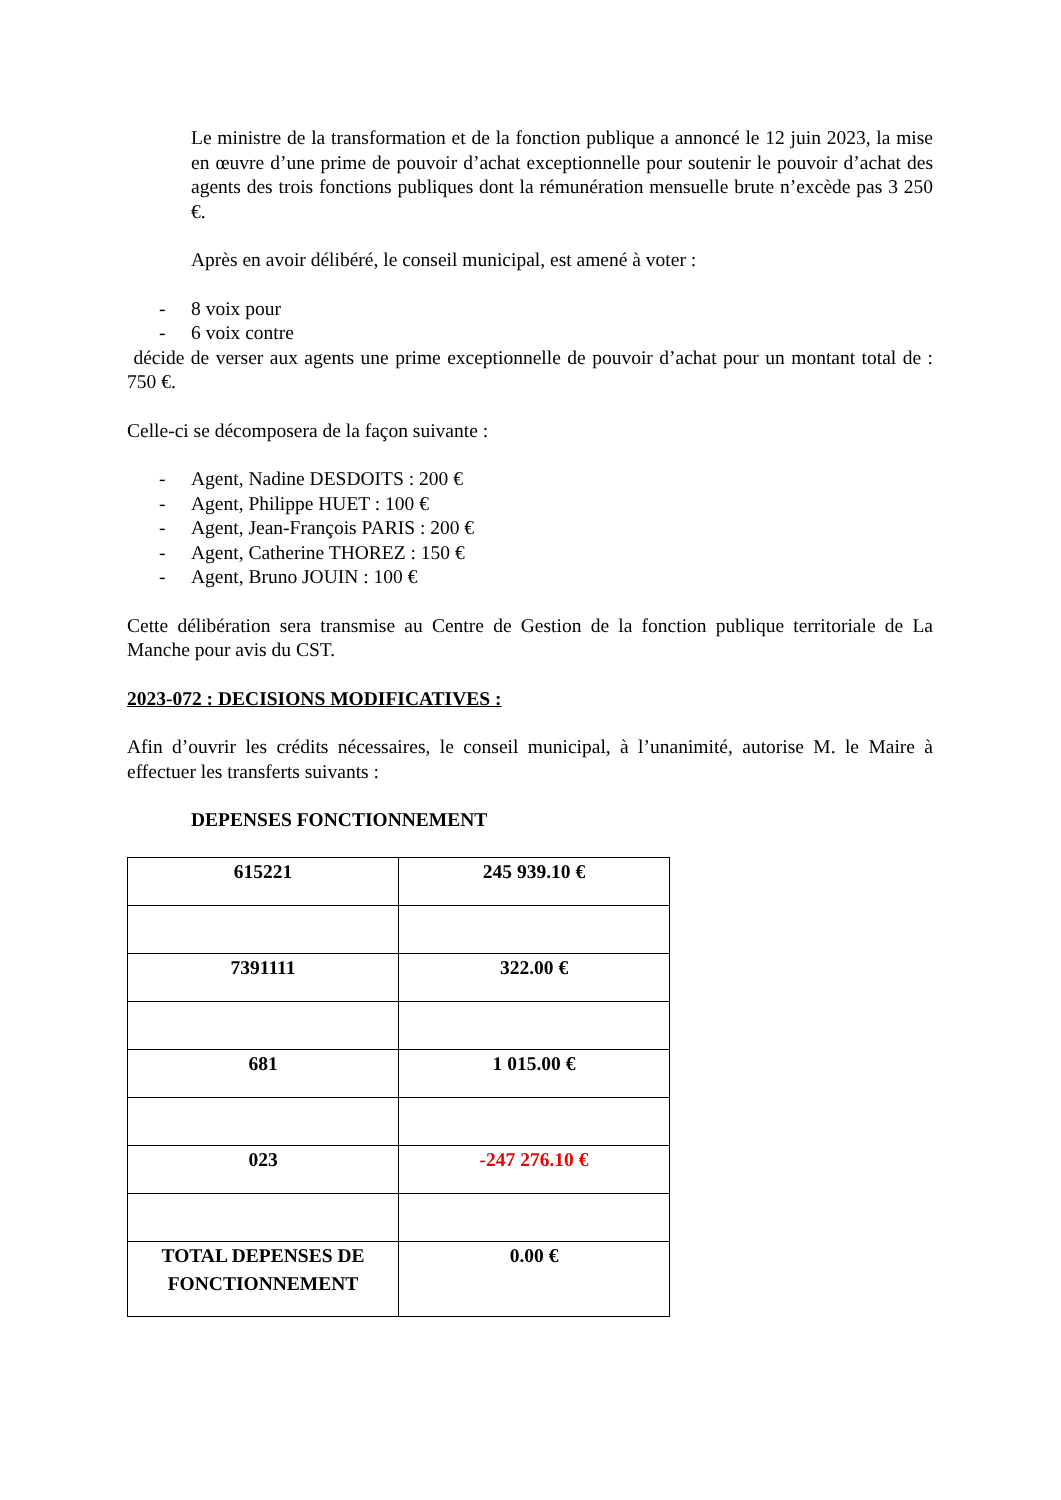Le ministre de la transformation et de la fonction publique a annoncé le 12 juin 2023, la mise en œuvre d’une prime de pouvoir d’achat exceptionnelle pour soutenir le pouvoir d’achat des agents des trois fonctions publiques dont la rémunération mensuelle brute n’excède pas 3 250 €.
Après en avoir délibéré, le conseil municipal, est amené à voter :
- 8 voix pour
- 6 voix contre
décide de verser aux agents une prime exceptionnelle de pouvoir d’achat pour un montant total de : 750 €.
Celle-ci se décomposera de la façon suivante :
- Agent, Nadine DESDOITS : 200 €
- Agent, Philippe HUET : 100 €
- Agent, Jean-François PARIS : 200 €
- Agent, Catherine THOREZ : 150 €
- Agent, Bruno JOUIN : 100 €
Cette délibération sera transmise au Centre de Gestion de la fonction publique territoriale de La Manche pour avis du CST.
2023-072 : DECISIONS MODIFICATIVES :
Afin d’ouvrir les crédits nécessaires, le conseil municipal, à l’unanimité, autorise M. le Maire à effectuer les transferts suivants :
DEPENSES FONCTIONNEMENT
| 615221 | 245 939.10 € |
| 7391111 | 322.00 € |
| 681 | 1 015.00 € |
| 023 | -247 276.10 € |
| TOTAL DEPENSES DE FONCTIONNEMENT | 0.00 € |